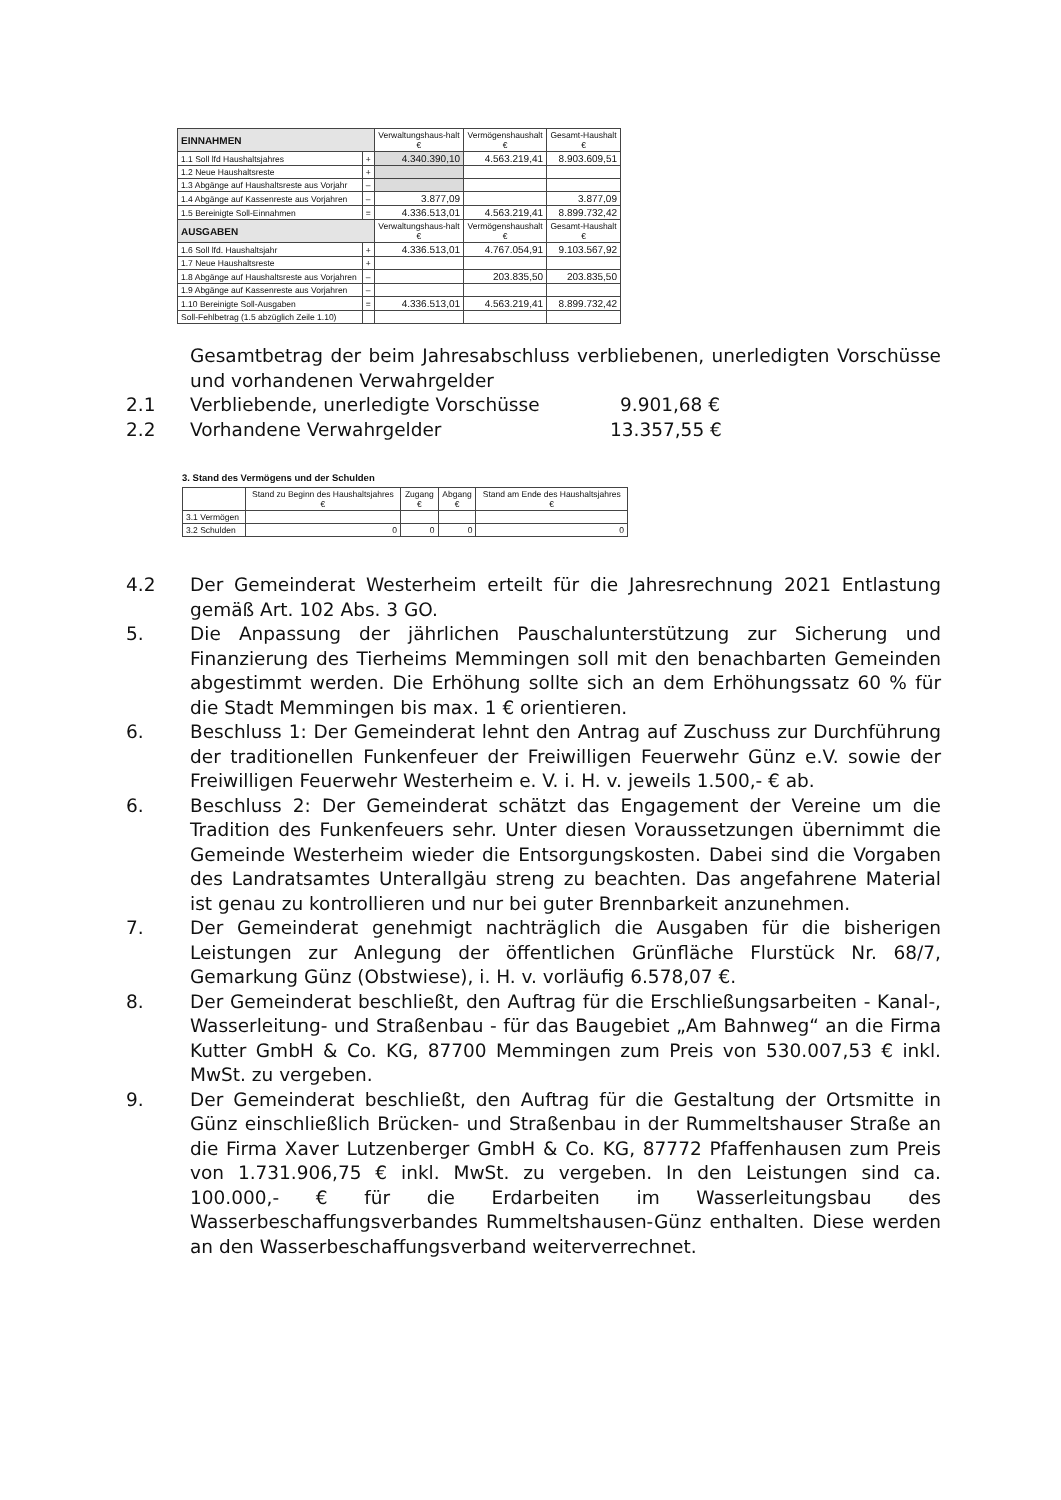| EINNAHMEN | | Verwaltungshaus-halt € | Vermögenshaushalt € | Gesamt-Haushalt € |
| --- | --- | --- | --- | --- |
| 1.1 Soll lfd Haushaltsjahres | + | 4.340.390,10 | 4.563.219,41 | 8.903.609,51 |
| 1.2 Neue Haushaltsreste | + | | | |
| 1.3 Abgänge auf Haushaltsreste aus Vorjahr | – | | | |
| 1.4 Abgänge auf Kassenreste aus Vorjahren | – | 3.877,09 | | 3.877,09 |
| 1.5 Bereinigte Soll-Einnahmen | = | 4.336.513,01 | 4.563.219,41 | 8.899.732,42 |
| AUSGABEN | | Verwaltungshaus-halt € | Vermögenshaushalt € | Gesamt-Haushalt € |
| 1.6 Soll lfd. Haushaltsjahr | + | 4.336.513,01 | 4.767.054,91 | 9.103.567,92 |
| 1.7 Neue Haushaltsreste | + | | | |
| 1.8 Abgänge auf Haushaltsreste aus Vorjahren | – | | 203.835,50 | 203.835,50 |
| 1.9 Abgänge auf Kassenreste aus Vorjahren | – | | | |
| 1.10 Bereinigte Soll-Ausgaben | = | 4.336.513,01 | 4.563.219,41 | 8.899.732,42 |
| Soll-Fehlbetrag (1.5 abzüglich Zeile 1.10) | | | | |
Gesamtbetrag der beim Jahresabschluss verbliebenen, unerledigten Vorschüsse und vorhandenen Verwahrgelder
2.1 Verbliebende, unerledigte Vorschüsse 9.901,68 €
2.2 Vorhandene Verwahrgelder 13.357,55 €
3. Stand des Vermögens und der Schulden
| | Stand zu Beginn des Haushaltsjahres € | Zugang € | Abgang € | Stand am Ende des Haushaltsjahres € |
| --- | --- | --- | --- | --- |
| 3.1 Vermögen | | | | |
| 3.2 Schulden | 0 | 0 | 0 | 0 |
4.2 Der Gemeinderat Westerheim erteilt für die Jahresrechnung 2021 Entlastung gemäß Art. 102 Abs. 3 GO.
5. Die Anpassung der jährlichen Pauschalunterstützung zur Sicherung und Finanzierung des Tierheims Memmingen soll mit den benachbarten Gemeinden abgestimmt werden. Die Erhöhung sollte sich an dem Erhöhungssatz 60 % für die Stadt Memmingen bis max. 1 € orientieren.
6. Beschluss 1: Der Gemeinderat lehnt den Antrag auf Zuschuss zur Durchführung der traditionellen Funkenfeuer der Freiwilligen Feuerwehr Günz e.V. sowie der Freiwilligen Feuerwehr Westerheim e. V. i. H. v. jeweils 1.500,- € ab.
6. Beschluss 2: Der Gemeinderat schätzt das Engagement der Vereine um die Tradition des Funkenfeuers sehr. Unter diesen Voraussetzungen übernimmt die Gemeinde Westerheim wieder die Entsorgungskosten. Dabei sind die Vorgaben des Landratsamtes Unterallgäu streng zu beachten. Das angefahrene Material ist genau zu kontrollieren und nur bei guter Brennbarkeit anzunehmen.
7. Der Gemeinderat genehmigt nachträglich die Ausgaben für die bisherigen Leistungen zur Anlegung der öffentlichen Grünfläche Flurstück Nr. 68/7, Gemarkung Günz (Obstwiese), i. H. v. vorläufig 6.578,07 €.
8. Der Gemeinderat beschließt, den Auftrag für die Erschließungsarbeiten - Kanal-, Wasserleitung- und Straßenbau - für das Baugebiet „Am Bahnweg“ an die Firma Kutter GmbH & Co. KG, 87700 Memmingen zum Preis von 530.007,53 € inkl. MwSt. zu vergeben.
9. Der Gemeinderat beschließt, den Auftrag für die Gestaltung der Ortsmitte in Günz einschließlich Brücken- und Straßenbau in der Rummeltshauser Straße an die Firma Xaver Lutzenberger GmbH & Co. KG, 87772 Pfaffenhausen zum Preis von 1.731.906,75 € inkl. MwSt. zu vergeben. In den Leistungen sind ca. 100.000,- € für die Erdarbeiten im Wasserleitungsbau des Wasserbeschaffungsverbandes Rummeltshausen-Günz enthalten. Diese werden an den Wasserbeschaffungsverband weiterverrechnet.